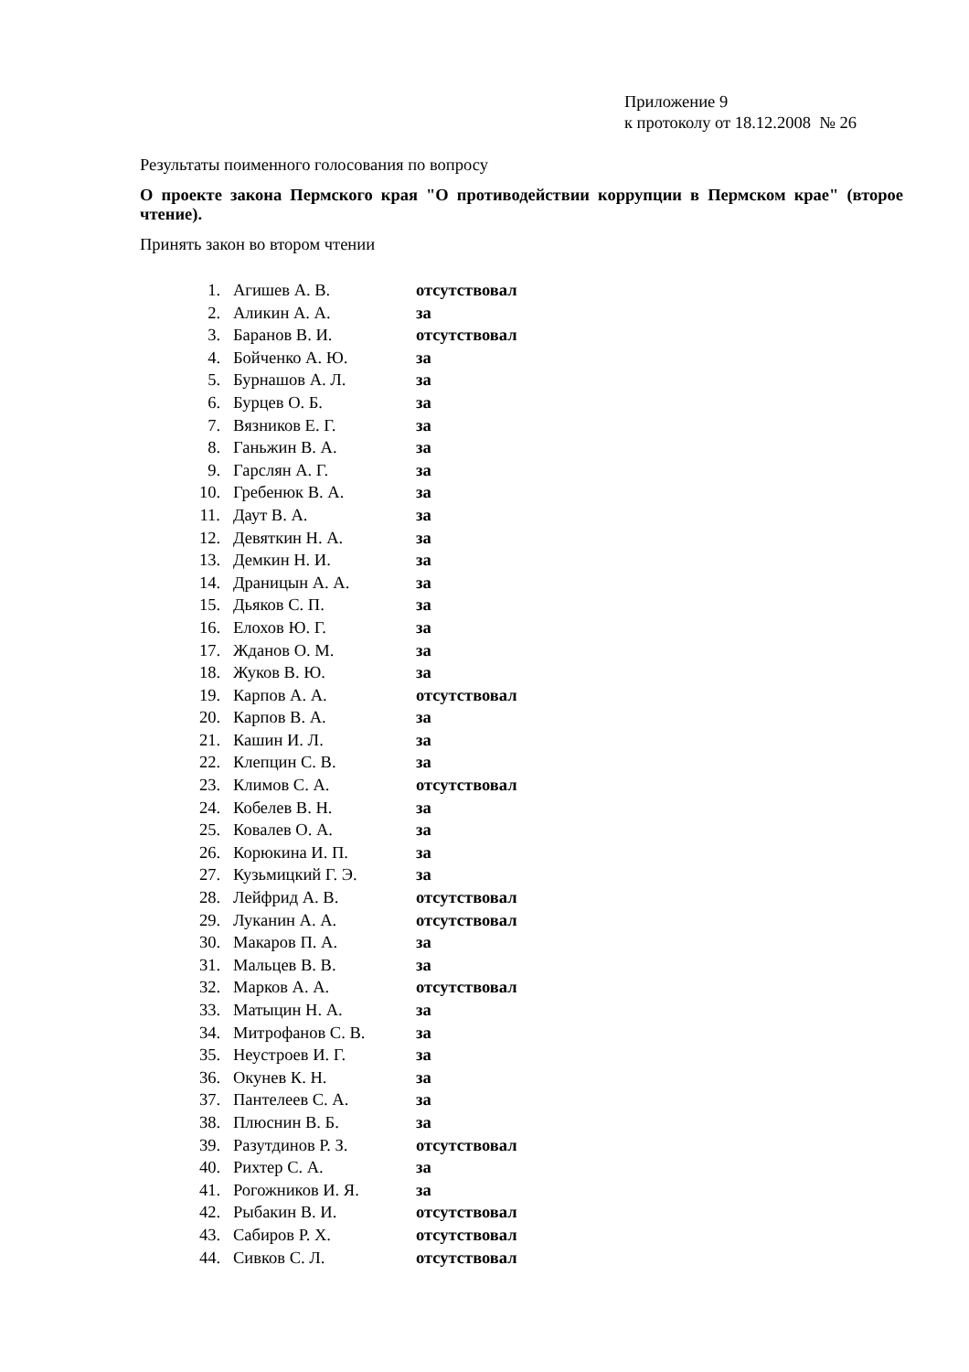Приложение 9
к протоколу от 18.12.2008 № 26
Результаты поименного голосования по вопросу
О проекте закона Пермского края "О противодействии коррупции в Пермском крае" (второе чтение).
Принять закон во втором чтении
| 1. | Агишев А. В. | отсутствовал |
| 2. | Аликин А. А. | за |
| 3. | Баранов В. И. | отсутствовал |
| 4. | Бойченко А. Ю. | за |
| 5. | Бурнашов А. Л. | за |
| 6. | Бурцев О. Б. | за |
| 7. | Вязников Е. Г. | за |
| 8. | Ганьжин В. А. | за |
| 9. | Гарслян А. Г. | за |
| 10. | Гребенюк В. А. | за |
| 11. | Даут В. А. | за |
| 12. | Девяткин Н. А. | за |
| 13. | Демкин Н. И. | за |
| 14. | Драницын А. А. | за |
| 15. | Дьяков С. П. | за |
| 16. | Елохов Ю. Г. | за |
| 17. | Жданов О. М. | за |
| 18. | Жуков В. Ю. | за |
| 19. | Карпов А. А. | отсутствовал |
| 20. | Карпов В. А. | за |
| 21. | Кашин И. Л. | за |
| 22. | Клепцин С. В. | за |
| 23. | Климов С. А. | отсутствовал |
| 24. | Кобелев В. Н. | за |
| 25. | Ковалев О. А. | за |
| 26. | Корюкина И. П. | за |
| 27. | Кузьмицкий Г. Э. | за |
| 28. | Лейфрид А. В. | отсутствовал |
| 29. | Луканин А. А. | отсутствовал |
| 30. | Макаров П. А. | за |
| 31. | Мальцев В. В. | за |
| 32. | Марков А. А. | отсутствовал |
| 33. | Матыцин Н. А. | за |
| 34. | Митрофанов С. В. | за |
| 35. | Неустроев И. Г. | за |
| 36. | Окунев К. Н. | за |
| 37. | Пантелеев С. А. | за |
| 38. | Плюснин В. Б. | за |
| 39. | Разутдинов Р. З. | отсутствовал |
| 40. | Рихтер С. А. | за |
| 41. | Рогожников И. Я. | за |
| 42. | Рыбакин В. И. | отсутствовал |
| 43. | Сабиров Р. Х. | отсутствовал |
| 44. | Сивков С. Л. | отсутствовал |